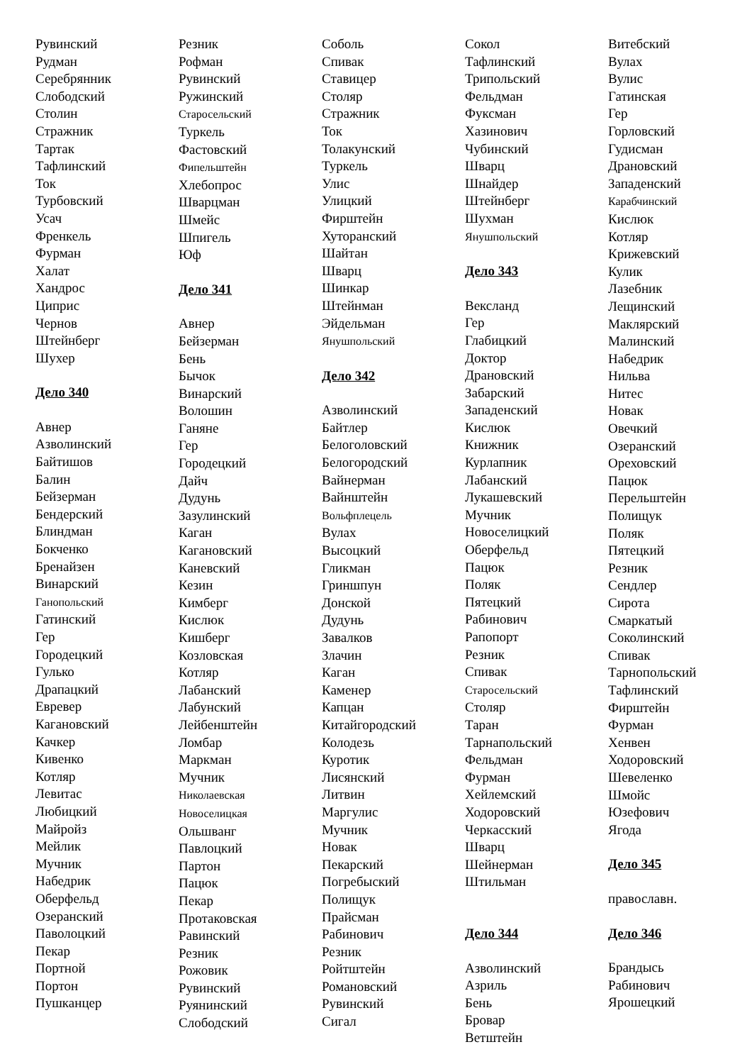Рувинский
Рудман
Серебрянник
Слободский
Столин
Стражник
Тартак
Тафлинский
Ток
Турбовский
Усач
Френкель
Фурман
Халат
Хандрос
Циприс
Чернов
Штейнберг
Шухер
Дело 340
Авнер
Азволинский
Байтишов
Балин
Бейзерман
Бендерский
Блиндман
Бокченко
Бренайзен
Винарский
Ганопольский
Гатинский
Гер
Городецкий
Гулько
Драпацкий
Евревер
Кагановский
Качкер
Кивенко
Котляр
Левитас
Любицкий
Майройз
Мейлик
Мучник
Набедрик
Оберфельд
Озеранский
Паволоцкий
Пекар
Портной
Портон
Пушканцер
Резник
Рофман
Рувинский
Ружинский
Старосельский
Туркель
Фастовский
Фипельштейн
Хлебопрос
Шварцман
Шмейс
Шпигель
Юф
Дело 341
Авнер
Бейзерман
Бень
Бычок
Винарский
Волошин
Ганяне
Гер
Городецкий
Дайч
Дудунь
Зазулинский
Каган
Кагановский
Каневский
Кезин
Кимберг
Кислюк
Кишберг
Козловская
Котляр
Лабанский
Лабунский
Лейбенштейн
Ломбар
Маркман
Мучник
Николаевская
Новоселицкая
Ольшванг
Павлоцкий
Партон
Пацюк
Пекар
Протаковская
Равинский
Резник
Рожовик
Рувинский
Руянинский
Слободский
Соболь
Спивак
Ставицер
Столяр
Стражник
Ток
Толакунский
Туркель
Улис
Улицкий
Фирштейн
Хуторанский
Шайтан
Шварц
Шинкар
Штейнман
Эйдельман
Янушпольский
Дело 342
Азволинский
Байтлер
Белоголовский
Белогородский
Вайнерман
Вайнштейн
Вольфплецель
Вулах
Высоцкий
Гликман
Гриншпун
Донской
Дудунь
Завалков
Злачин
Каган
Каменер
Капцан
Китайгородский
Колодезь
Куротик
Лисянский
Литвин
Маргулис
Мучник
Новак
Пекарский
Погребыский
Полищук
Прайсман
Рабинович
Резник
Ройтштейн
Романовский
Рувинский
Сигал
Сокол
Тафлинский
Трипольский
Фельдман
Фуксман
Хазинович
Чубинский
Шварц
Шнайдер
Штейнберг
Шухман
Янушпольский
Дело 343
Вексланд
Гер
Глабицкий
Доктор
Драновский
Забарский
Западенский
Кислюк
Книжник
Курлапник
Лабанский
Лукашевский
Мучник
Новоселицкий
Оберфельд
Пацюк
Поляк
Пятецкий
Рабинович
Рапопорт
Резник
Спивак
Старосельский
Столяр
Таран
Тарнапольский
Фельдман
Фурман
Хейлемский
Ходоровский
Черкасский
Шварц
Шейнерман
Штильман
Дело 344
Азволинский
Азриль
Бень
Бровар
Ветштейн
Витебский
Вулах
Вулис
Гатинская
Гер
Горловский
Гудисман
Драновский
Западенский
Карабчинский
Кислюк
Котляр
Крижевский
Кулик
Лазебник
Лещинский
Маклярский
Малинский
Набедрик
Нильва
Нитес
Новак
Овечкий
Озеранский
Ореховский
Пацюк
Перельштейн
Полищук
Поляк
Пятецкий
Резник
Сендлер
Сирота
Смаркатый
Соколинский
Спивак
Тарнопольский
Тафлинский
Фирштейн
Фурман
Хенвен
Ходоровский
Шевеленко
Шмойс
Юзефович
Ягода
Дело 345
православн.
Дело 346
Брандысь
Рабинович
Ярошецкий